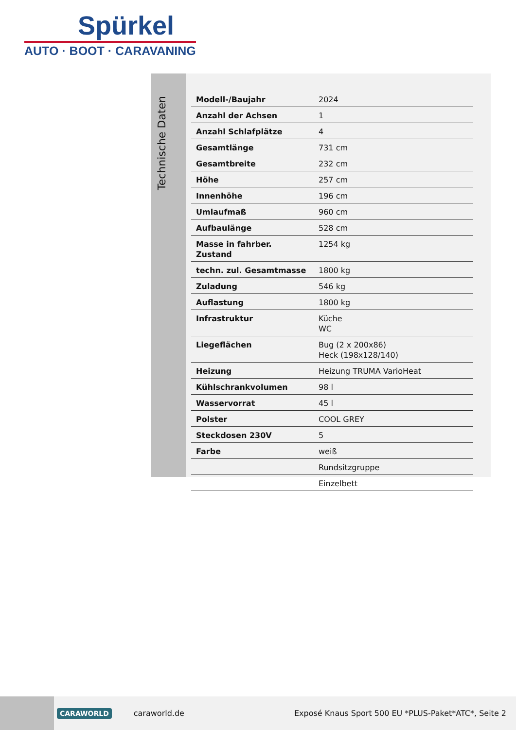Spürkel
AUTO · BOOT · CARAVANING
Technische Daten
| Modell-/Baujahr | 2024 |
| Anzahl der Achsen | 1 |
| Anzahl Schlafplätze | 4 |
| Gesamtlänge | 731 cm |
| Gesamtbreite | 232 cm |
| Höhe | 257 cm |
| Innenhöhe | 196 cm |
| Umlaufmaß | 960 cm |
| Aufbaulänge | 528 cm |
| Masse in fahrber. Zustand | 1254 kg |
| techn. zul. Gesamtmasse | 1800 kg |
| Zuladung | 546 kg |
| Auflastung | 1800 kg |
| Infrastruktur | Küche WC |
| Liegeflächen | Bug (2 x 200x86) Heck (198x128/140) |
| Heizung | Heizung TRUMA VarioHeat |
| Kühlschrankvolumen | 98 l |
| Wasservorrat | 45 l |
| Polster | COOL GREY |
| Steckdosen 230V | 5 |
| Farbe | weiß |
| | Rundsitzgruppe |
| | Einzelbett |
CARAWORLD caraworld.de Exposé Knaus Sport 500 EU *PLUS-Paket*ATC*, Seite 2